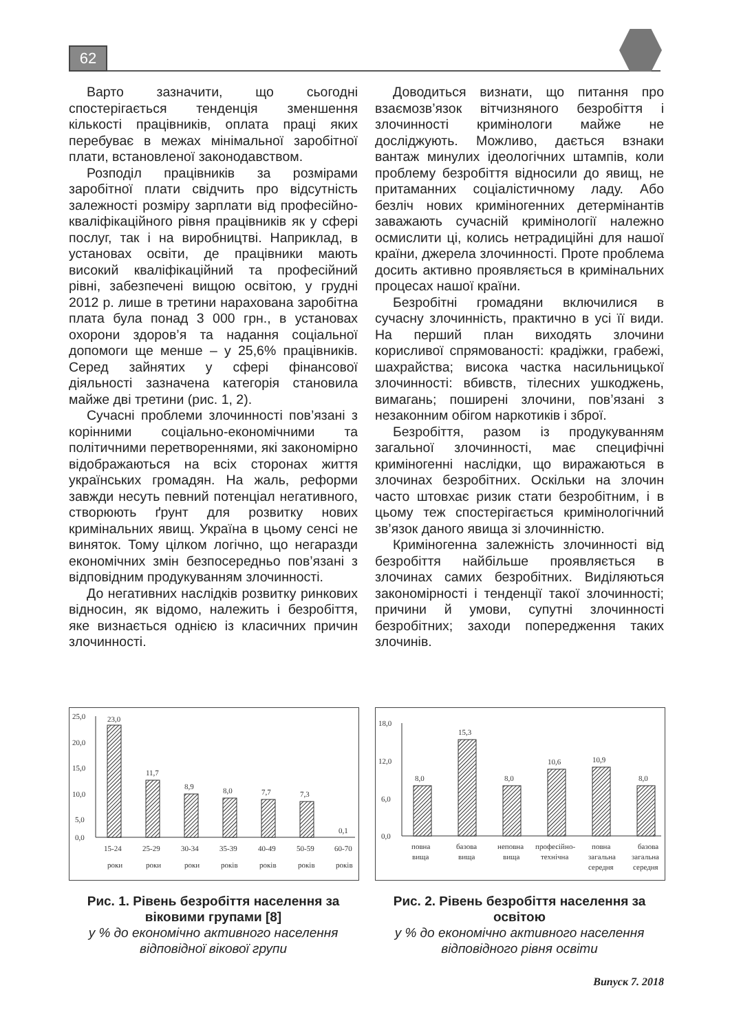62
Варто зазначити, що сьогодні спостерігається тенденція зменшення кількості працівників, оплата праці яких перебуває в межах мінімальної заробітної плати, встановленої законодавством.
Розподіл працівників за розмірами заробітної плати свідчить про відсутність залежності розміру зарплати від професійно-кваліфікаційного рівня працівників як у сфері послуг, так і на виробництві. Наприклад, в установах освіти, де працівники мають високий кваліфікаційний та професійний рівні, забезпечені вищою освітою, у грудні 2012 р. лише в третини нарахована заробітна плата була понад 3 000 грн., в установах охорони здоров’я та надання соціальної допомоги ще менше – у 25,6% працівників. Серед зайнятих у сфері фінансової діяльності зазначена категорія становила майже дві третини (рис. 1, 2).
Сучасні проблеми злочинності пов’язані з корінними соціально-економічними та політичними перетвореннями, які закономірно відображаються на всіх сторонах життя українських громадян. На жаль, реформи завжди несуть певний потенціал негативного, створюють ґрунт для розвитку нових кримінальних явищ. Україна в цьому сенсі не виняток. Тому цілком логічно, що негаразди економічних змін безпосередньо пов’язані з відповідним продукуванням злочинності.
До негативних наслідків розвитку ринкових відносин, як відомо, належить і безробіття, яке визнається однією із класичних причин злочинності.
Доводиться визнати, що питання про взаємозв’язок вітчизняного безробіття і злочинності кримінологи майже не досліджують. Можливо, дається взнаки вантаж минулих ідеологічних штампів, коли проблему безробіття відносили до явищ, не притаманних соціалістичному ладу. Або безліч нових криміногенних детермінантів заважають сучасній кримінології належно осмислити ці, колись нетрадиційні для нашої країни, джерела злочинності. Проте проблема досить активно проявляється в кримінальних процесах нашої країни.
Безробітні громадяни включилися в сучасну злочинність, практично в усі її види. На перший план виходять злочини корисливої спрямованості: крадіжки, грабежі, шахрайства; висока частка насильницької злочинності: вбивств, тілесних ушкоджень, вимагань; поширені злочини, пов’язані з незаконним обігом наркотиків і зброї.
Безробіття, разом із продукуванням загальної злочинності, має специфічні криміногенні наслідки, що виражаються в злочинах безробітних. Оскільки на злочин часто штовхає ризик стати безробітним, і в цьому теж спостерігається кримінологічний зв’язок даного явища зі злочинністю.
Криміногенна залежність злочинності від безробіття найбільше проявляється в злочинах самих безробітних. Виділяються закономірності і тенденції такої злочинності; причини й умови, супутні злочинності безробітних; заходи попередження таких злочинів.
25,0
20,0
15,0
10,0
5,0
0,0
23,0
11,7
8,9
8,0
7,7
7,3
0,1
15-24
роки
25-29
роки
30-34
роки
35-39
років
40-49
років
50-59
років
60-70
років
Рис. 1. Рівень безробіття населення за віковими групами [8]
у % до економічно активного населення відповідної вікової групи
18,0
12,0
6,0
0,0
8,0
15,3
8,0
10,6
10,9
8,0
повна
вища
базова
вища
неповна
вища
професійно-
технічна
повна
загальна
середня
базова
загальна
середня
Рис. 2. Рівень безробіття населення за освітою
у % до економічно активного населення відповідного рівня освіти
Випуск 7. 2018